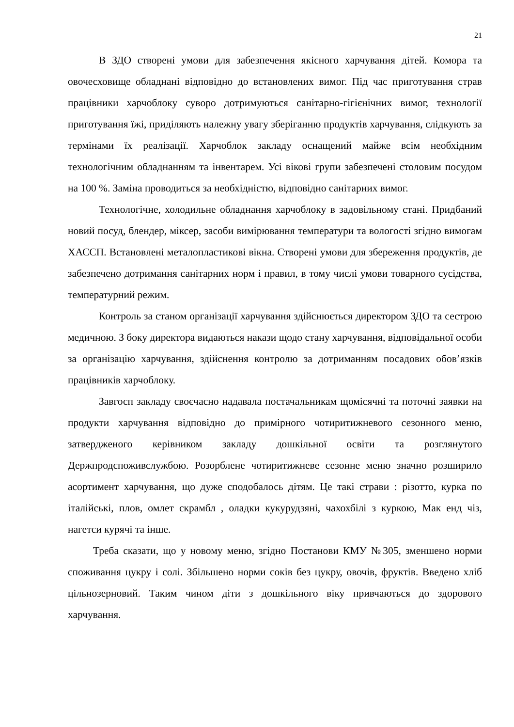21
В ЗДО створені умови для забезпечення якісного харчування дітей. Комора та овочесховище обладнані відповідно до встановлених вимог. Під час приготування страв працівники харчоблоку суворо дотримуються санітарно-гігієнічних вимог, технології приготування їжі, приділяють належну увагу зберіганню продуктів харчування, слідкують за термінами їх реалізації. Харчоблок закладу оснащений майже всім необхідним технологічним обладнанням та інвентарем. Усі вікові групи забезпечені столовим посудом на 100 %. Заміна проводиться за необхідністю, відповідно санітарних вимог.
Технологічне, холодильне обладнання харчоблоку в задовільному стані. Придбаний новий посуд, блендер, міксер, засоби вимірювання температури та вологості згідно вимогам ХАССП. Встановлені металопластикові вікна. Створені умови для збереження продуктів, де забезпечено дотримання санітарних норм і правил, в тому числі умови товарного сусідства, температурний режим.
Контроль за станом організації харчування здійснюється директором ЗДО та сестрою медичною. З боку директора видаються накази щодо стану харчування, відповідальної особи за організацію харчування, здійснення контролю за дотриманням посадових обов’язків працівників харчоблоку.
Завгосп закладу своєчасно надавала постачальникам щомісячні та поточні заявки на продукти харчування відповідно до примірного чотиритижневого сезонного меню, затвердженого керівником закладу дошкільної освіти та розглянутого Держпродспоживслужбою. Розорблене чотиритижневе сезонне меню значно розширило асортимент харчування, що дуже сподобалось дітям. Це такі страви : різотто, курка по італійські, плов, омлет скрамбл , оладки кукурудзяні, чахохбілі з куркою, Мак енд чіз, нагетси курячі та інше.
Треба сказати, що у новому меню, згідно Постанови КМУ №305, зменшено норми споживання цукру і солі. Збільшено норми соків без цукру, овочів, фруктів. Введено хліб цільнозерновий. Таким чином діти з дошкільного віку привчаються до здорового харчування.